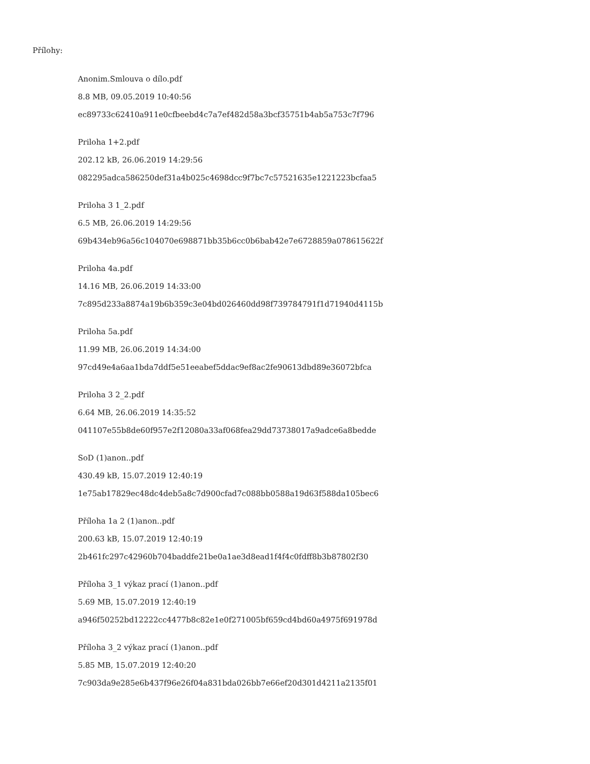Přílohy:
Anonim.Smlouva o dílo.pdf
8.8 MB, 09.05.2019 10:40:56
ec89733c62410a911e0cfbeebd4c7a7ef482d58a3bcf35751b4ab5a753c7f796
Priloha 1+2.pdf
202.12 kB, 26.06.2019 14:29:56
082295adca586250def31a4b025c4698dcc9f7bc7c57521635e1221223bcfaa5
Priloha 3 1_2.pdf
6.5 MB, 26.06.2019 14:29:56
69b434eb96a56c104070e698871bb35b6cc0b6bab42e7e6728859a078615622f
Priloha 4a.pdf
14.16 MB, 26.06.2019 14:33:00
7c895d233a8874a19b6b359c3e04bd026460dd98f739784791f1d71940d4115b
Priloha 5a.pdf
11.99 MB, 26.06.2019 14:34:00
97cd49e4a6aa1bda7ddf5e51eeabef5ddac9ef8ac2fe90613dbd89e36072bfca
Priloha 3 2_2.pdf
6.64 MB, 26.06.2019 14:35:52
041107e55b8de60f957e2f12080a33af068fea29dd73738017a9adce6a8bedde
SoD (1)anon..pdf
430.49 kB, 15.07.2019 12:40:19
1e75ab17829ec48dc4deb5a8c7d900cfad7c088bb0588a19d63f588da105bec6
Příloha 1a 2 (1)anon..pdf
200.63 kB, 15.07.2019 12:40:19
2b461fc297c42960b704baddfe21be0a1ae3d8ead1f4f4c0fdff8b3b87802f30
Příloha 3_1 výkaz prací (1)anon..pdf
5.69 MB, 15.07.2019 12:40:19
a946f50252bd12222cc4477b8c82e1e0f271005bf659cd4bd60a4975f691978d
Příloha 3_2 výkaz prací (1)anon..pdf
5.85 MB, 15.07.2019 12:40:20
7c903da9e285e6b437f96e26f04a831bda026bb7e66ef20d301d4211a2135f01